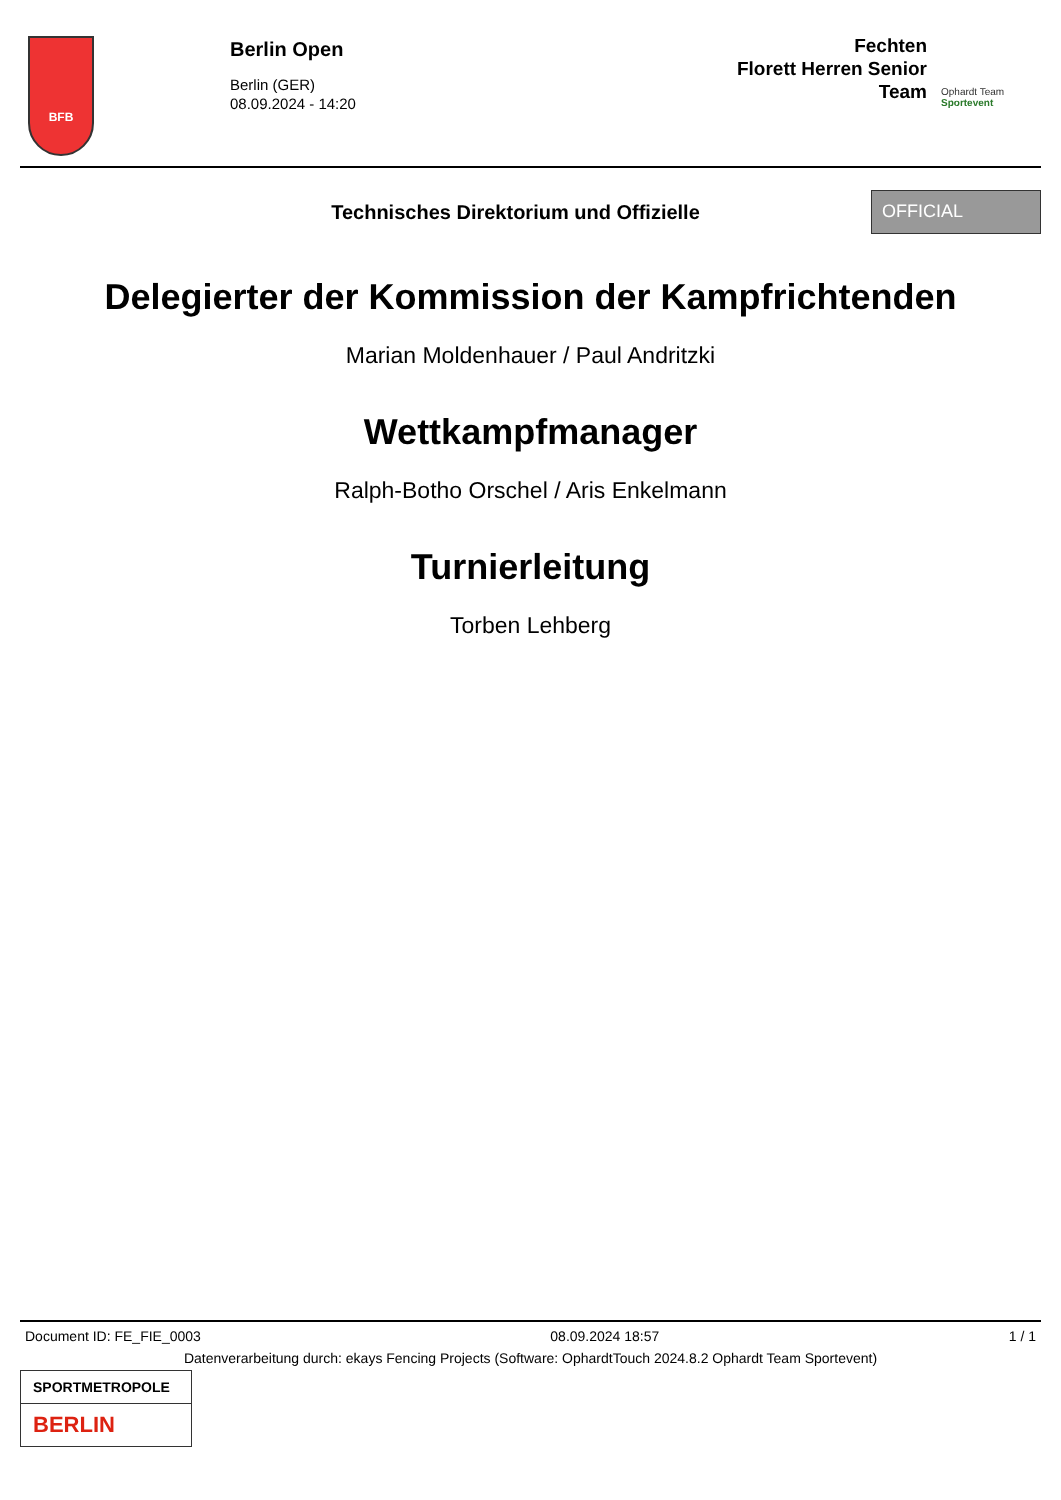BFB
Berlin Open
Berlin (GER)
08.09.2024 - 14:20
Fechten
Florett Herren Senior
Team
Ophardt Team
Sportevent
Technisches Direktorium und Offizielle
OFFICIAL
Delegierter der Kommission der Kampfrichtenden
Marian Moldenhauer / Paul Andritzki
Wettkampfmanager
Ralph-Botho Orschel / Aris Enkelmann
Turnierleitung
Torben Lehberg
Document ID: FE_FIE_0003 08.09.2024 18:57 1 / 1
Datenverarbeitung durch: ekays Fencing Projects (Software: OphardtTouch 2024.8.2 Ophardt Team Sportevent)
SPORTMETROPOLE
BERLIN